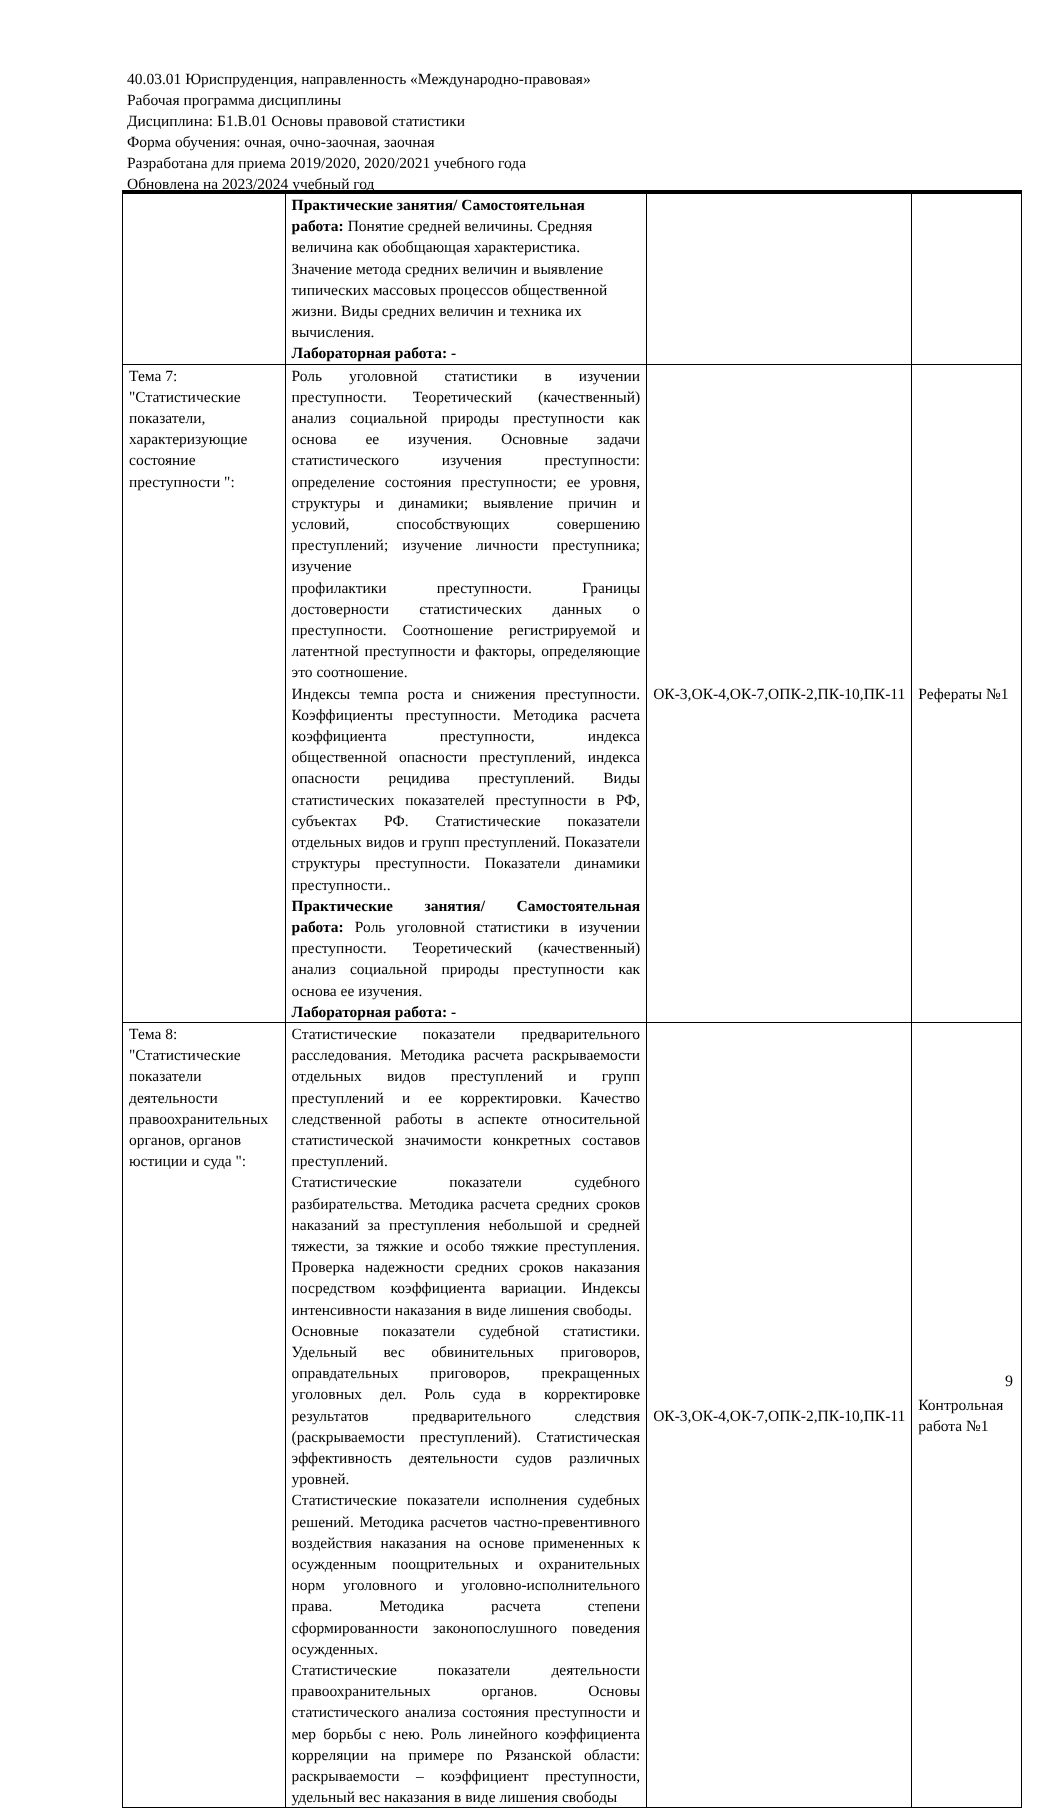40.03.01 Юриспруденция, направленность «Международно-правовая»
Рабочая программа дисциплины
Дисциплина: Б1.В.01 Основы правовой статистики
Форма обучения: очная, очно-заочная, заочная
Разработана для приема 2019/2020, 2020/2021 учебного года
Обновлена на 2023/2024 учебный год
| | Практические занятия/ Самостоятельная работа: Понятие средней величины. Средняя величина как обобщающая характеристика. Значение метода средних величин и выявление типических массовых процессов общественной жизни. Виды средних величин и техника их вычисления. Лабораторная работа: - | | |
| Тема 7: "Статистические показатели, характеризующие состояние преступности ": | Роль уголовной статистики в изучении преступности. Теоретический (качественный) анализ социальной природы преступности как основа ее изучения. Основные задачи статистического изучения преступности: определение состояния преступности; ее уровня, структуры и динамики; выявление причин и условий, способствующих совершению преступлений; изучение личности преступника; изучение профилактики преступности. Границы достоверности статистических данных о преступности. Соотношение регистрируемой и латентной преступности и факторы, определяющие это соотношение. Индексы темпа роста и снижения преступности. Коэффициенты преступности. Методика расчета коэффициента преступности, индекса общественной опасности преступлений, индекса опасности рецидива преступлений. Виды статистических показателей преступности в РФ, субъектах РФ. Статистические показатели отдельных видов и групп преступлений. Показатели структуры преступности. Показатели динамики преступности.. Практические занятия/ Самостоятельная работа: Роль уголовной статистики в изучении преступности. Теоретический (качественный) анализ социальной природы преступности как основа ее изучения. Лабораторная работа: - | ОК-3,ОК-4,ОК-7,ОПК-2,ПК-10,ПК-11 | Рефераты №1 |
| Тема 8: "Статистические показатели деятельности правоохранительных органов, органов юстиции и суда ": | Статистические показатели предварительного расследования. Методика расчета раскрываемости отдельных видов преступлений и групп преступлений и ее корректировки. Качество следственной работы в аспекте относительной статистической значимости конкретных составов преступлений. Статистические показатели судебного разбирательства. Методика расчета средних сроков наказаний за преступления небольшой и средней тяжести, за тяжкие и особо тяжкие преступления. Проверка надежности средних сроков наказания посредством коэффициента вариации. Индексы интенсивности наказания в виде лишения свободы. Основные показатели судебной статистики. Удельный вес обвинительных приговоров, оправдательных приговоров, прекращенных уголовных дел. Роль суда в корректировке результатов предварительного следствия (раскрываемости преступлений). Статистическая эффективность деятельности судов различных уровней. Статистические показатели исполнения судебных решений. Методика расчетов частно-превентивного воздействия наказания на основе примененных к осужденным поощрительных и охранительных норм уголовного и уголовно-исполнительного права. Методика расчета степени сформированности законопослушного поведения осужденных. Статистические показатели деятельности правоохранительных органов. Основы статистического анализа состояния преступности и мер борьбы с нею. Роль линейного коэффициента корреляции на примере по Рязанской области: раскрываемости – коэффициент преступности, удельный вес наказания в виде лишения свободы | ОК-3,ОК-4,ОК-7,ОПК-2,ПК-10,ПК-11 | Контрольная работа №1 |
9